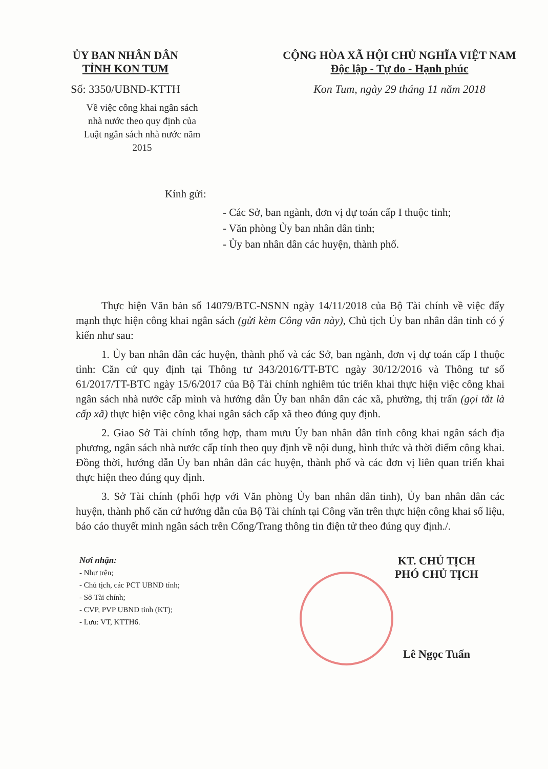ỦY BAN NHÂN DÂN
TỈNH KON TUM
Số: 3350/UBND-KTTH
Về việc công khai ngân sách nhà nước theo quy định của Luật ngân sách nhà nước năm 2015
CỘNG HÒA XÃ HỘI CHỦ NGHĨA VIỆT NAM
Độc lập - Tự do - Hạnh phúc
Kon Tum, ngày 29 tháng 11 năm 2018
Kính gửi:
- Các Sở, ban ngành, đơn vị dự toán cấp I thuộc tỉnh;
- Văn phòng Ủy ban nhân dân tỉnh;
- Ủy ban nhân dân các huyện, thành phố.
Thực hiện Văn bản số 14079/BTC-NSNN ngày 14/11/2018 của Bộ Tài chính về việc đẩy mạnh thực hiện công khai ngân sách (gửi kèm Công văn này), Chủ tịch Ủy ban nhân dân tỉnh có ý kiến như sau:
1. Ủy ban nhân dân các huyện, thành phố và các Sở, ban ngành, đơn vị dự toán cấp I thuộc tỉnh: Căn cứ quy định tại Thông tư 343/2016/TT-BTC ngày 30/12/2016 và Thông tư số 61/2017/TT-BTC ngày 15/6/2017 của Bộ Tài chính nghiêm túc triển khai thực hiện việc công khai ngân sách nhà nước cấp mình và hướng dẫn Ủy ban nhân dân các xã, phường, thị trấn (gọi tắt là cấp xã) thực hiện việc công khai ngân sách cấp xã theo đúng quy định.
2. Giao Sở Tài chính tổng hợp, tham mưu Ủy ban nhân dân tỉnh công khai ngân sách địa phương, ngân sách nhà nước cấp tỉnh theo quy định về nội dung, hình thức và thời điểm công khai. Đồng thời, hướng dẫn Ủy ban nhân dân các huyện, thành phố và các đơn vị liên quan triển khai thực hiện theo đúng quy định.
3. Sở Tài chính (phối hợp với Văn phòng Ủy ban nhân dân tỉnh), Ủy ban nhân dân các huyện, thành phố căn cứ hướng dẫn của Bộ Tài chính tại Công văn trên thực hiện công khai số liệu, báo cáo thuyết minh ngân sách trên Cổng/Trang thông tin điện tử theo đúng quy định./.
Nơi nhận:
- Như trên;
- Chủ tịch, các PCT UBND tỉnh;
- Sở Tài chính;
- CVP, PVP UBND tỉnh (KT);
- Lưu: VT, KTTH6.
KT. CHỦ TỊCH
PHÓ CHỦ TỊCH
Lê Ngọc Tuấn